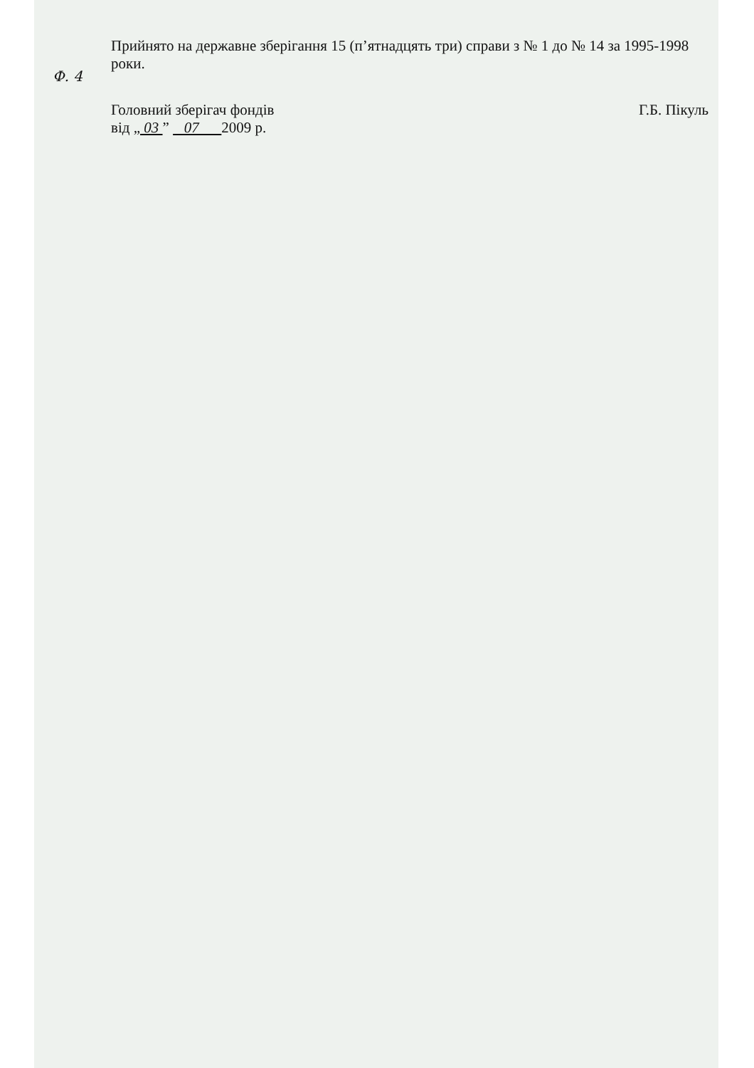Ф. 4
Прийнято на державне зберігання 15 (п’ятнадцять три) справи з № 1 до № 14 за 1995-1998 роки.
Головний зберігач фондів
від „ 03 ” 07 2009 р.
Г.Б. Пікуль